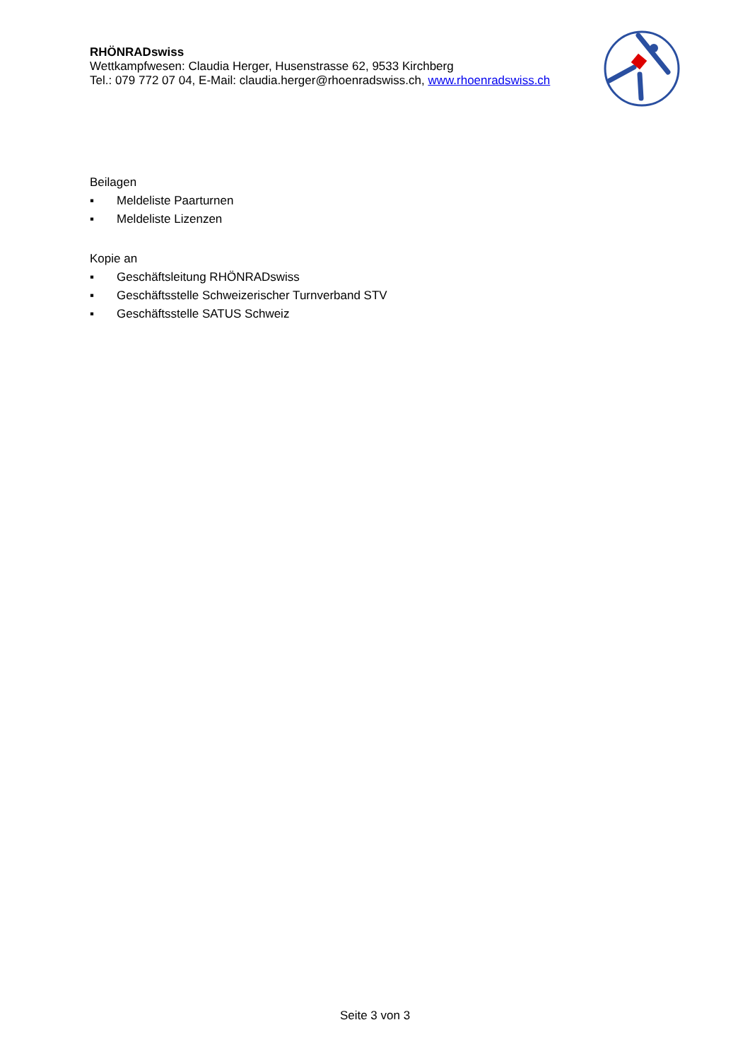RHÖNRADswiss
Wettkampfwesen: Claudia Herger, Husenstrasse 62, 9533 Kirchberg
Tel.: 079 772 07 04, E-Mail: claudia.herger@rhoenradswiss.ch, www.rhoenradswiss.ch
Beilagen
▪ Meldeliste Paarturnen
▪ Meldeliste Lizenzen
Kopie an
▪ Geschäftsleitung RHÖNRADswiss
▪ Geschäftsstelle Schweizerischer Turnverband STV
▪ Geschäftsstelle SATUS Schweiz
Seite 3 von 3